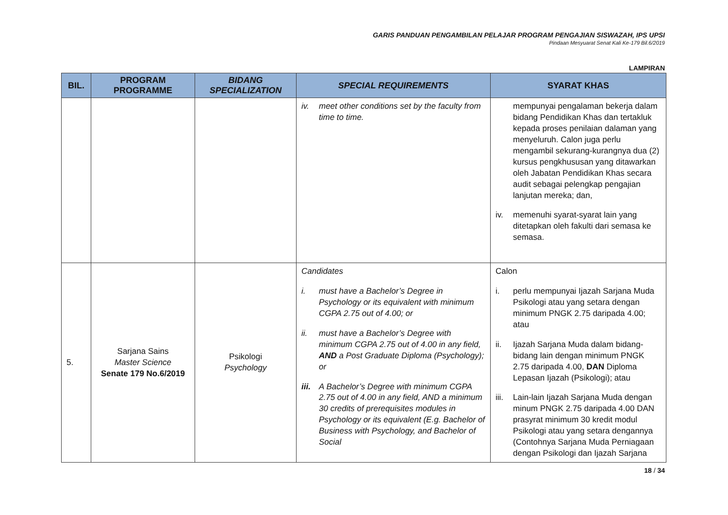GARIS PANDUAN PENGAMBILAN PELAJAR PROGRAM PENGAJIAN SISWAZAH, IPS UPSI
Pindaan Mesyuarat Senat Kali Ke-179 Bil.6/2019
LAMPIRAN
| BIL. | PROGRAM PROGRAMME | BIDANG SPECIALIZATION | SPECIAL REQUIREMENTS | SYARAT KHAS |
| --- | --- | --- | --- | --- |
| | | | iv. meet other conditions set by the faculty from time to time. | mempunyai pengalaman bekerja dalam bidang Pendidikan Khas dan tertakluk kepada proses penilaian dalaman yang menyeluruh. Calon juga perlu mengambil sekurang-kurangnya dua (2) kursus pengkhususan yang ditawarkan oleh Jabatan Pendidikan Khas secara audit sebagai pelengkap pengajian lanjutan mereka; dan, iv. memenuhi syarat-syarat lain yang ditetapkan oleh fakulti dari semasa ke semasa. |
| 5. | Sarjana Sains Master Science Senate 179 No.6/2019 | Psikologi Psychology | Candidates i. must have a Bachelor’s Degree in Psychology or its equivalent with minimum CGPA 2.75 out of 4.00; or ii. must have a Bachelor’s Degree with minimum CGPA 2.75 out of 4.00 in any field, AND a Post Graduate Diploma (Psychology); or iii. A Bachelor’s Degree with minimum CGPA 2.75 out of 4.00 in any field, AND a minimum 30 credits of prerequisites modules in Psychology or its equivalent (E.g. Bachelor of Business with Psychology, and Bachelor of Social | Calon i. perlu mempunyai Ijazah Sarjana Muda Psikologi atau yang setara dengan minimum PNGK 2.75 daripada 4.00; atau ii. Ijazah Sarjana Muda dalam bidang-bidang lain dengan minimum PNGK 2.75 daripada 4.00, DAN Diploma Lepasan Ijazah (Psikologi); atau iii. Lain-lain Ijazah Sarjana Muda dengan minum PNGK 2.75 daripada 4.00 DAN prasyrat minimum 30 kredit modul Psikologi atau yang setara dengannya (Contohnya Sarjana Muda Perniagaan dengan Psikologi dan Ijazah Sarjana |
18 / 34